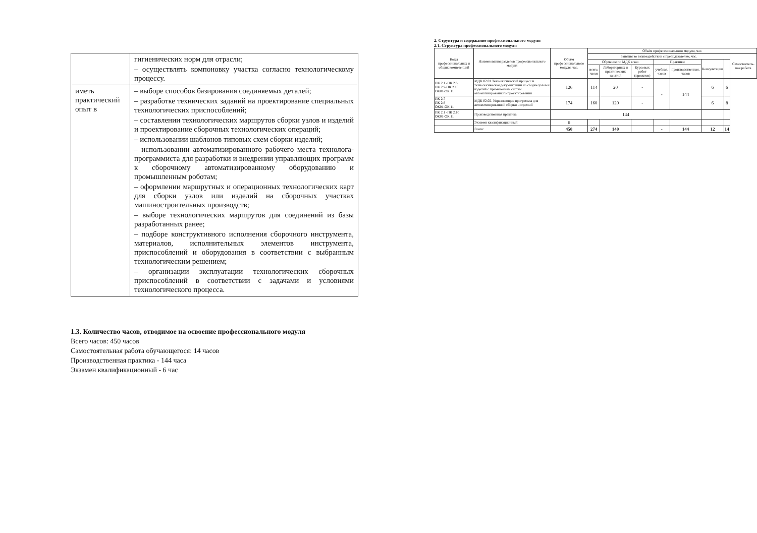| | гигиенических норм для отрасли; – осуществлять компоновку участка согласно технологическому процессу. |
| иметь практический опыт в | – выборе способов базирования соединяемых деталей; – разработке технических заданий на проектирование специальных технологических приспособлений; – составлении технологических маршрутов сборки узлов и изделий и проектирование сборочных технологических операций; – использовании шаблонов типовых схем сборки изделий; – использовании автоматизированного рабочего места технолога-программиста для разработки и внедрении управляющих программ к сборочному автоматизированному оборудованию и промышленным роботам; – оформлении маршрутных и операционных технологических карт для сборки узлов или изделий на сборочных участках машиностроительных производств; – выборе технологических маршрутов для соединений из базы разработанных ранее; – подборе конструктивного исполнения сборочного инструмента, материалов, исполнительных элементов инструмента, приспособлений и оборудования в соответствии с выбранным технологическим решением; – организации эксплуатации технологических сборочных приспособлений в соответствии с задачами и условиями технологического процесса. |
1.3. Количество часов, отводимое на освоение профессионального модуля
Всего часов: 450 часов
Самостоятельная работа обучающегося: 14 часов
Производственная практика - 144 часа
Экзамен квалификационный - 6 час
2. Структура и содержание профессионального модуля
2.1. Структура профессионального модуля
| Коды профессиональных и общих компетенций | Наименования разделов профессионального модуля | Объём профессионального модуля, час. | Объём профессионального модуля, час. | | | | | | | |
| --- | --- | --- | --- | --- | --- | --- | --- | --- | --- | --- |
| | | | Занятия во взаимодействии с преподавателем, час. | | | | | | | Самостоятель-ная работа |
| | | | Обучение по МДК в час. | | | Практики | | Консультации | | |
| | | | всего, часов | Лабораторных и практических занятий | Курсовых работ (проектов) | учебная, часов | производственная, часов | | | |
| ПК 2.1 -ПК 2.6 ПК 2.9-ПК 2.10 ОК01-ОК 11 | МДК 02.01 Технологический процесс и технологическая документации но сборке узлов и изделий с применением систем автоматизированного проектировании | 126 | 114 | 20 | - | - | 144 | 6 | 6 | |
| ПК 2.7 ПК 2.8 ОК01-ОК 11 | МДК 02.02. Управляющие программы для автоматизированной сборки и изделий | 174 | 160 | 120 | - | | | 6 | 8 | |
| ПК 2.1 -ПК 2.10 ОК01-ОК 11 | Производственная практика | 144 | | | | | | | | |
| | Экзамен квалификационный | 6 | | | | | | | | |
| | Всего: | 450 | 274 | 140 | | - | 144 | 12 | 14 | |